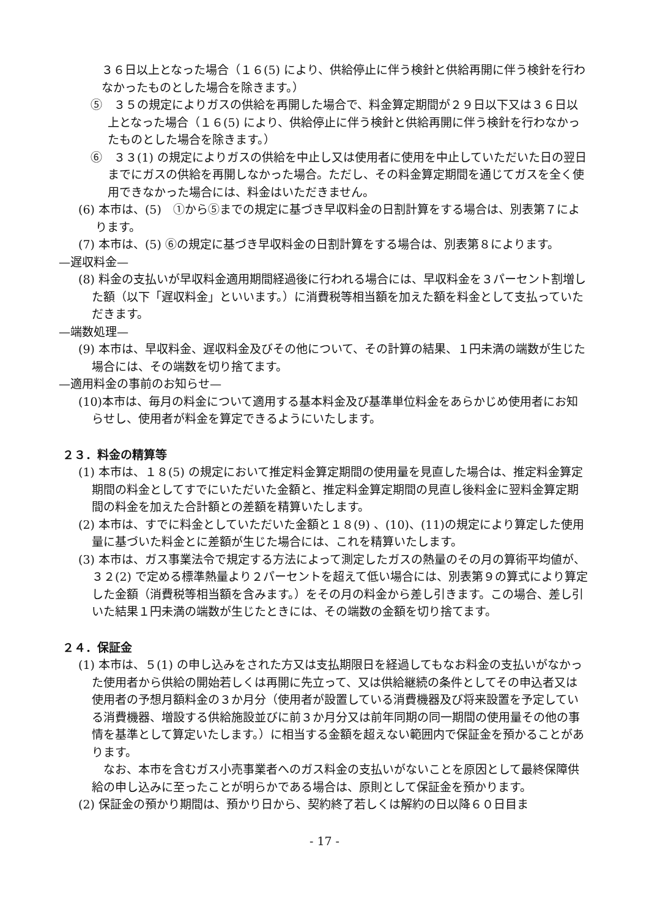３６日以上となった場合（１６(5) により、供給停止に伴う検針と供給再開に伴う検針を行わなかったものとした場合を除きます。）
⑤　３５の規定によりガスの供給を再開した場合で、料金算定期間が２９日以下又は３６日以上となった場合（１６(5) により、供給停止に伴う検針と供給再開に伴う検針を行わなかったものとした場合を除きます。）
⑥　３３(1) の規定によりガスの供給を中止し又は使用者に使用を中止していただいた日の翌日までにガスの供給を再開しなかった場合。ただし、その料金算定期間を通じてガスを全く使用できなかった場合には、料金はいただきません。
(6) 本市は、(5)　①から⑤までの規定に基づき早収料金の日割計算をする場合は、別表第７によります。
(7) 本市は、(5) ⑥の規定に基づき早収料金の日割計算をする場合は、別表第８によります。
—遅収料金—
(8) 料金の支払いが早収料金適用期間経過後に行われる場合には、早収料金を３パーセント割増した額（以下「遅収料金」といいます。）に消費税等相当額を加えた額を料金として支払っていただきます。
—端数処理—
(9) 本市は、早収料金、遅収料金及びその他について、その計算の結果、１円未満の端数が生じた場合には、その端数を切り捨てます。
—適用料金の事前のお知らせ—
(10)本市は、毎月の料金について適用する基本料金及び基準単位料金をあらかじめ使用者にお知らせし、使用者が料金を算定できるようにいたします。
２３．料金の精算等
(1) 本市は、１８(5) の規定において推定料金算定期間の使用量を見直した場合は、推定料金算定期間の料金としてすでにいただいた金額と、推定料金算定期間の見直し後料金に翌料金算定期間の料金を加えた合計額との差額を精算いたします。
(2) 本市は、すでに料金としていただいた金額と１８(9) 、(10)、(11)の規定により算定した使用量に基づいた料金とに差額が生じた場合には、これを精算いたします。
(3) 本市は、ガス事業法令で規定する方法によって測定したガスの熱量のその月の算術平均値が、３２(2) で定める標準熱量より２パーセントを超えて低い場合には、別表第９の算式により算定した金額（消費税等相当額を含みます。）をその月の料金から差し引きます。この場合、差し引いた結果１円未満の端数が生じたときには、その端数の金額を切り捨てます。
２４．保証金
(1) 本市は、５(1) の申し込みをされた方又は支払期限日を経過してもなお料金の支払いがなかった使用者から供給の開始若しくは再開に先立って、又は供給継続の条件としてその申込者又は使用者の予想月額料金の３か月分（使用者が設置している消費機器及び将来設置を予定している消費機器、増設する供給施設並びに前３か月分又は前年同期の同一期間の使用量その他の事情を基準として算定いたします。）に相当する金額を超えない範囲内で保証金を預かることがあります。
なお、本市を含むガス小売事業者へのガス料金の支払いがないことを原因として最終保障供給の申し込みに至ったことが明らかである場合は、原則として保証金を預かります。
(2) 保証金の預かり期間は、預かり日から、契約終了若しくは解約の日以降６０日目ま
- 17 -